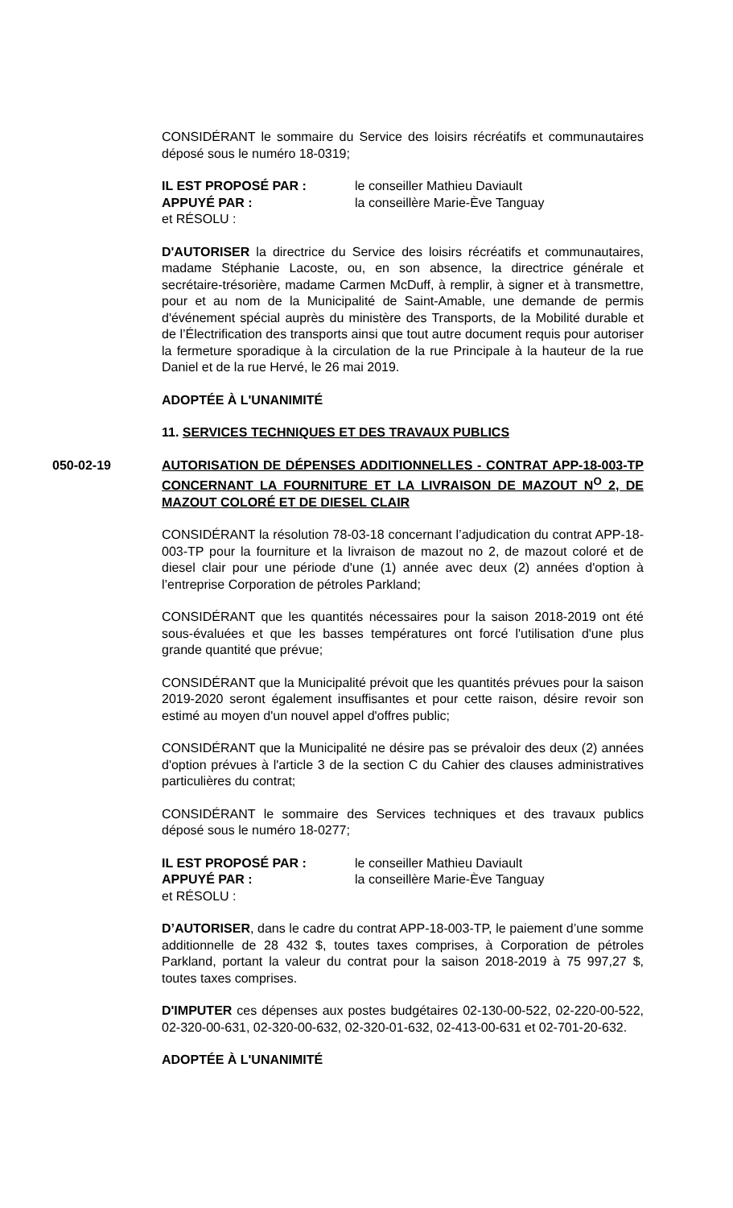CONSIDÉRANT le sommaire du Service des loisirs récréatifs et communautaires déposé sous le numéro 18-0319;
IL EST PROPOSÉ PAR : le conseiller Mathieu Daviault
APPUYÉ PAR : la conseillère Marie-Ève Tanguay
et RÉSOLU :
D'AUTORISER la directrice du Service des loisirs récréatifs et communautaires, madame Stéphanie Lacoste, ou, en son absence, la directrice générale et secrétaire-trésorière, madame Carmen McDuff, à remplir, à signer et à transmettre, pour et au nom de la Municipalité de Saint-Amable, une demande de permis d'événement spécial auprès du ministère des Transports, de la Mobilité durable et de l’Électrification des transports ainsi que tout autre document requis pour autoriser la fermeture sporadique à la circulation de la rue Principale à la hauteur de la rue Daniel et de la rue Hervé, le 26 mai 2019.
ADOPTÉE À L'UNANIMITÉ
11. SERVICES TECHNIQUES ET DES TRAVAUX PUBLICS
050-02-19 AUTORISATION DE DÉPENSES ADDITIONNELLES - CONTRAT APP-18-003-TP CONCERNANT LA FOURNITURE ET LA LIVRAISON DE MAZOUT N<sup>O</sup> 2, DE MAZOUT COLORÉ ET DE DIESEL CLAIR
CONSIDÉRANT la résolution 78-03-18 concernant l’adjudication du contrat APP-18-003-TP pour la fourniture et la livraison de mazout no 2, de mazout coloré et de diesel clair pour une période d'une (1) année avec deux (2) années d'option à l’entreprise Corporation de pétroles Parkland;
CONSIDÉRANT que les quantités nécessaires pour la saison 2018-2019 ont été sous-évaluées et que les basses températures ont forcé l'utilisation d'une plus grande quantité que prévue;
CONSIDÉRANT que la Municipalité prévoit que les quantités prévues pour la saison 2019-2020 seront également insuffisantes et pour cette raison, désire revoir son estimé au moyen d'un nouvel appel d'offres public;
CONSIDÉRANT que la Municipalité ne désire pas se prévaloir des deux (2) années d'option prévues à l'article 3 de la section C du Cahier des clauses administratives particulières du contrat;
CONSIDÉRANT le sommaire des Services techniques et des travaux publics déposé sous le numéro 18-0277;
IL EST PROPOSÉ PAR : le conseiller Mathieu Daviault
APPUYÉ PAR : la conseillère Marie-Ève Tanguay
et RÉSOLU :
D’AUTORISER, dans le cadre du contrat APP-18-003-TP, le paiement d’une somme additionnelle de 28 432 $, toutes taxes comprises, à Corporation de pétroles Parkland, portant la valeur du contrat pour la saison 2018-2019 à 75 997,27 $, toutes taxes comprises.
D'IMPUTER ces dépenses aux postes budgétaires 02-130-00-522, 02-220-00-522, 02-320-00-631, 02-320-00-632, 02-320-01-632, 02-413-00-631 et 02-701-20-632.
ADOPTÉE À L'UNANIMITÉ